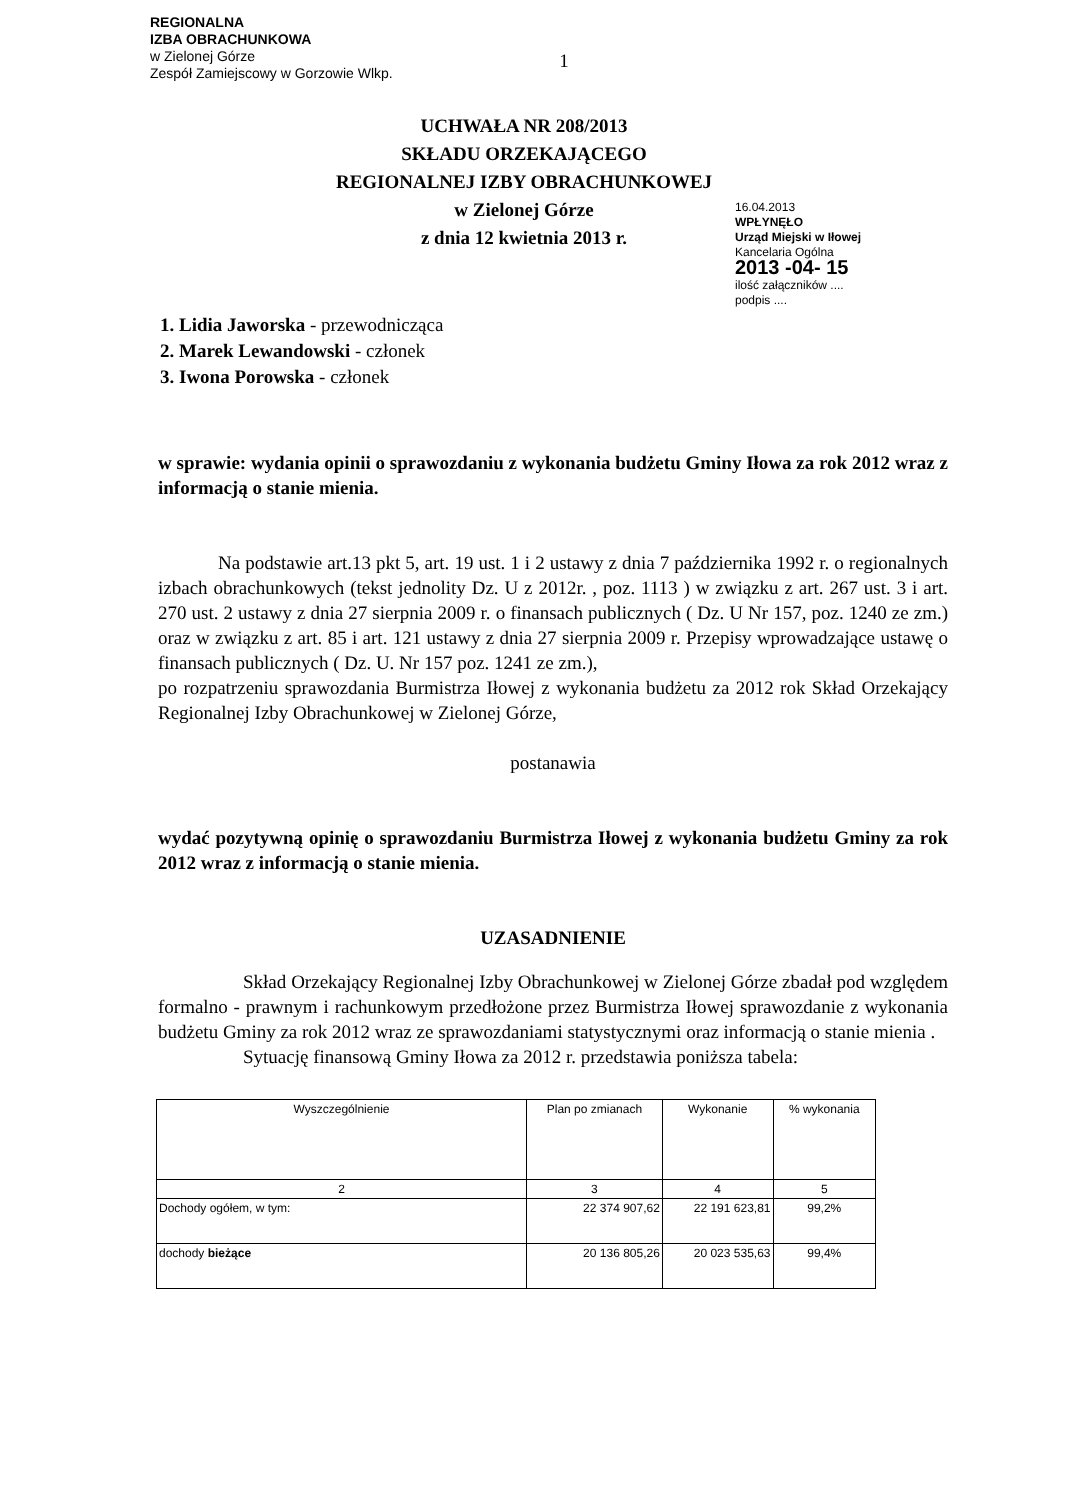REGIONALNA
IZBA OBRACHUNKOWA
w Zielonej Górze
Zespół Zamiejscowy w Gorzowie Wlkp.
16.04.2013
WPŁYNĘŁO
Urząd Miejski w Iłowej
Kancelaria Ogólna
2013 -04- 15
ilość załączników ....
podpis ....
1
UCHWAŁA NR 208/2013
SKŁADU ORZEKAJĄCEGO
REGIONALNEJ IZBY OBRACHUNKOWEJ
w Zielonej Górze
z dnia 12 kwietnia 2013 r.
1. Lidia Jaworska - przewodnicząca
2. Marek Lewandowski - członek
3. Iwona Porowska - członek
w sprawie: wydania opinii o sprawozdaniu z wykonania budżetu Gminy Iłowa za rok 2012 wraz z informacją o stanie mienia.
Na podstawie art.13 pkt 5, art. 19 ust. 1 i 2 ustawy z dnia 7 października 1992 r. o regionalnych izbach obrachunkowych (tekst jednolity Dz. U z 2012r. , poz. 1113 ) w związku z art. 267 ust. 3 i art. 270 ust. 2 ustawy z dnia 27 sierpnia 2009 r. o finansach publicznych ( Dz. U Nr 157, poz. 1240 ze zm.) oraz w związku z art. 85 i art. 121 ustawy z dnia 27 sierpnia 2009 r. Przepisy wprowadzające ustawę o finansach publicznych ( Dz. U. Nr 157 poz. 1241 ze zm.),
po rozpatrzeniu sprawozdania Burmistrza Iłowej z wykonania budżetu za 2012 rok Skład Orzekający Regionalnej Izby Obrachunkowej w Zielonej Górze,
postanawia
wydać pozytywną opinię o sprawozdaniu Burmistrza Iłowej z wykonania budżetu Gminy za rok 2012 wraz z informacją o stanie mienia.
UZASADNIENIE
Skład Orzekający Regionalnej Izby Obrachunkowej w Zielonej Górze zbadał pod względem formalno - prawnym i rachunkowym przedłożone przez Burmistrza Iłowej sprawozdanie z wykonania budżetu Gminy za rok 2012 wraz ze sprawozdaniami statystycznymi oraz informacją o stanie mienia .
Sytuację finansową Gminy Iłowa za 2012 r. przedstawia poniższa tabela:
| Wyszczególnienie | Plan po zmianach | Wykonanie | % wykonania |
| --- | --- | --- | --- |
| 2 | 3 | 4 | 5 |
| Dochody ogółem, w tym: | 22 374 907,62 | 22 191 623,81 | 99,2% |
| dochody bieżące | 20 136 805,26 | 20 023 535,63 | 99,4% |